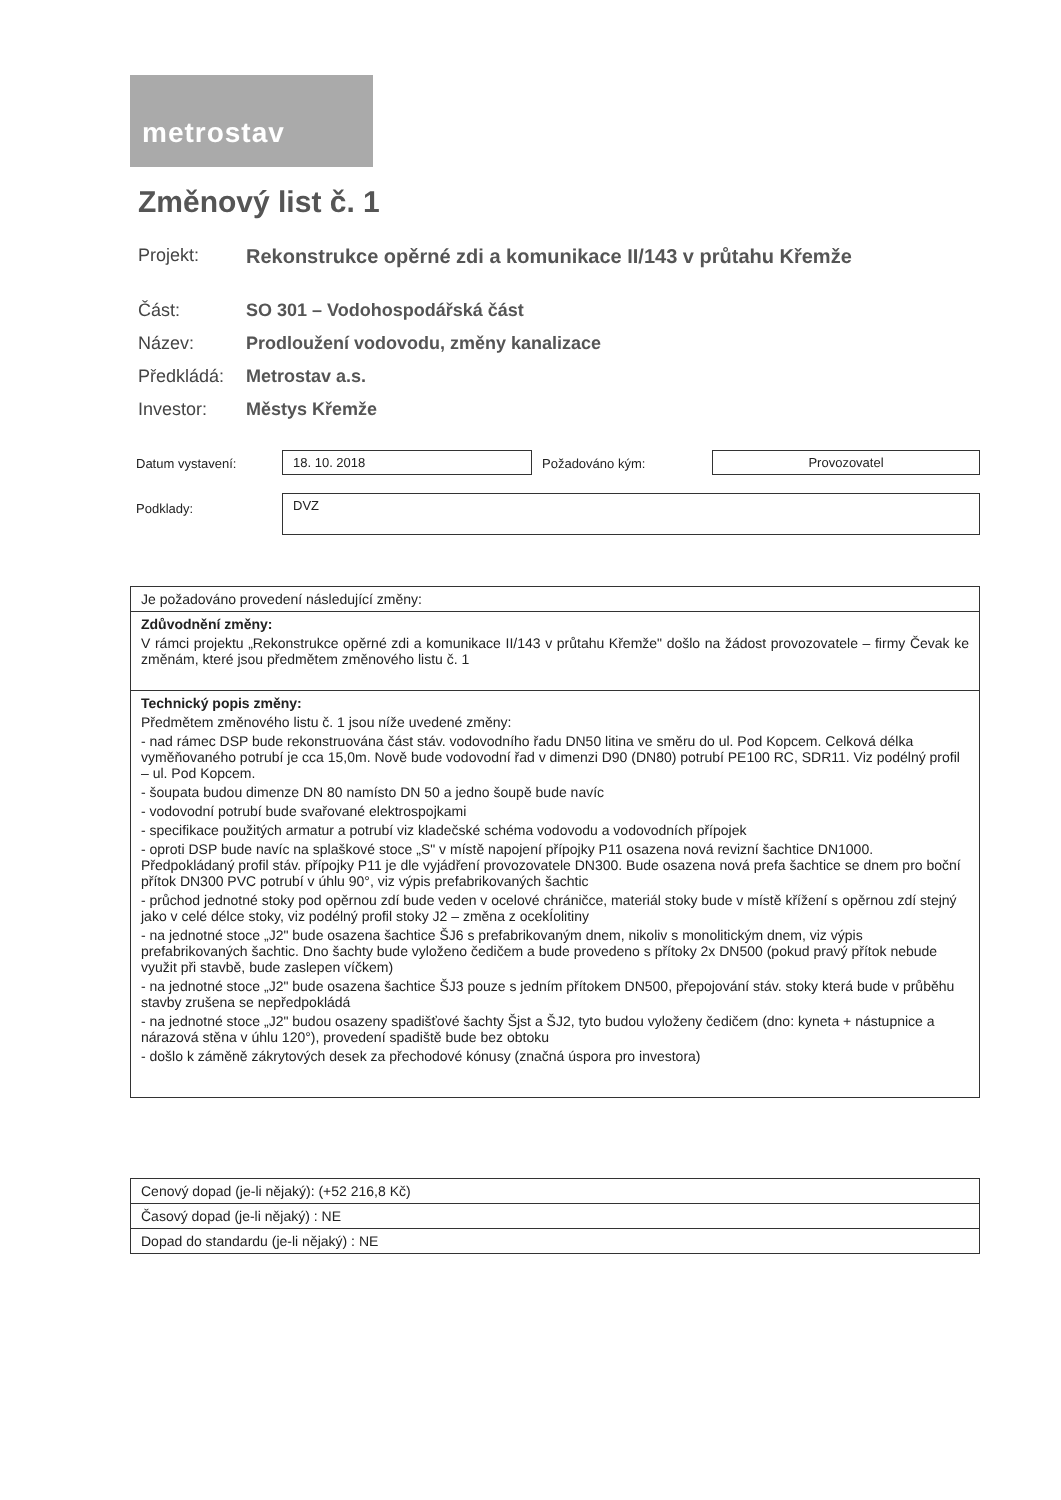metrostav
Změnový list č. 1
Projekt: Rekonstrukce opěrné zdi a komunikace II/143 v průtahu Křemže
Část: SO 301 – Vodohospodářská část
Název: Prodloužení vodovodu, změny kanalizace
Předkládá: Metrostav a.s.
Investor: Městys Křemže
| Datum vystavení: | 18. 10. 2018 | Požadováno kým: | Provozovatel |
| Podklady: | DVZ | | |
| Je požadováno provedení následující změny: |
| Zdůvodnění změny: V rámci projektu „Rekonstrukce opěrné zdi a komunikace II/143 v průtahu Křemže" došlo na žádost provozovatele – firmy Čevak ke změnám, které jsou předmětem změnového listu č. 1 |
| Technický popis změny: Předmětem změnového listu č. 1 jsou níže uvedené změny: - nad rámec DSP bude rekonstruována část stáv. vodovodního řadu DN50 litina ve směru do ul. Pod Kopcem. Celková délka vyměňovaného potrubí je cca 15,0m. Nově bude vodovodní řad v dimenzi D90 (DN80) potrubí PE100 RC, SDR11. Viz podélný profil – ul. Pod Kopcem. - šoupata budou dimenze DN 80 namísto DN 50 a jedno šoupě bude navíc - vodovodní potrubí bude svařované elektrospojkami - specifikace použitých armatur a potrubí viz kladečské schéma vodovodu a vodovodních přípojek - oproti DSP bude navíc na splaškové stoce „S" v místě napojení přípojky P11 osazena nová revizní šachtice DN1000. Předpokládaný profil stáv. přípojky P11 je dle vyjádření provozovatele DN300. Bude osazena nová prefa šachtice se dnem pro boční přítok DN300 PVC potrubí v úhlu 90°, viz výpis prefabrikovaných šachtic - průchod jednotné stoky pod opěrnou zdí bude veden v ocelové chráničce, materiál stoky bude v místě křížení s opěrnou zdí stejný jako v celé délce stoky, viz podélný profil stoky J2 – změna z ocekÍolitiny - na jednotné stoce „J2" bude osazena šachtice ŠJ6 s prefabrikovaným dnem, nikoliv s monolitickým dnem, viz výpis prefabrikovaných šachtic. Dno šachty bude vyloženo čedičem a bude provedeno s přítoky 2x DN500 (pokud pravý přítok nebude využit při stavbě, bude zaslepen víčkem) - na jednotné stoce „J2" bude osazena šachtice ŠJ3 pouze s jedním přítokem DN500, přepojování stáv. stoky která bude v průběhu stavby zrušena se nepředpokládá - na jednotné stoce „J2" budou osazeny spadišťové šachty Šjst a ŠJ2, tyto budou vyloženy čedičem (dno: kyneta + nástupnice a nárazová stěna v úhlu 120°), provedení spadiště bude bez obtoku - došlo k záměně zákrytových desek za přechodové kónusy (značná úspora pro investora) |
| Cenový dopad (je-li nějaký): (+52 216,8 Kč) |
| Časový dopad (je-li nějaký) : NE |
| Dopad do standardu (je-li nějaký) : NE |